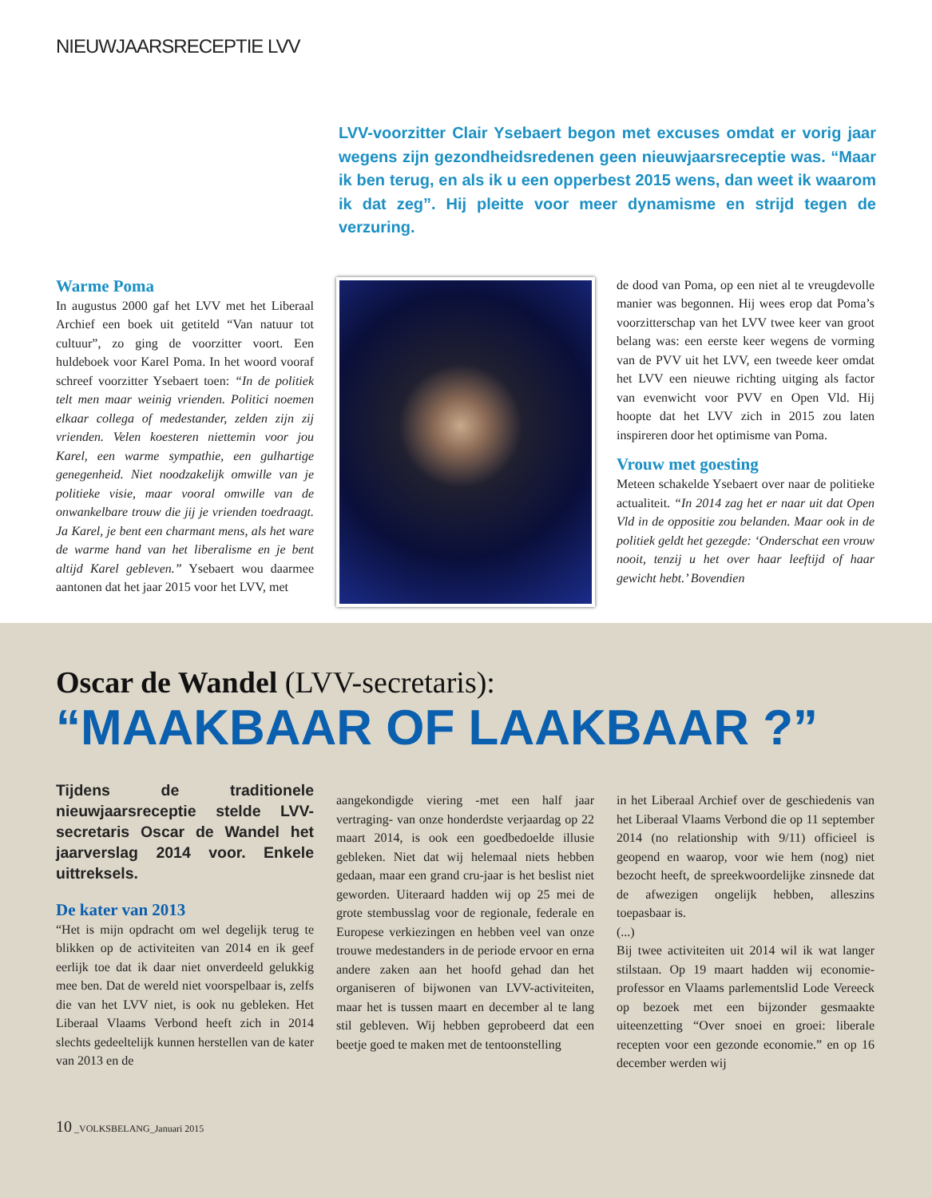NIEUWJAARSRECEPTIE LVV
LVV-voorzitter Clair Ysebaert begon met excuses omdat er vorig jaar wegens zijn gezondheidsredenen geen nieuwjaarsreceptie was. “Maar ik ben terug, en als ik u een opperbest 2015 wens, dan weet ik waarom ik dat zeg”. Hij pleitte voor meer dynamisme en strijd tegen de verzuring.
Warme Poma
In augustus 2000 gaf het LVV met het Liberaal Archief een boek uit getiteld “Van natuur tot cultuur”, zo ging de voorzitter voort. Een huldeboek voor Karel Poma. In het woord vooraf schreef voorzitter Ysebaert toen: “In de politiek telt men maar weinig vrienden. Politici noemen elkaar collega of medestander, zelden zijn zij vrienden. Velen koesteren niettemin voor jou Karel, een warme sympathie, een gulhartige genegenheid. Niet noodzakelijk omwille van je politieke visie, maar vooral omwille van de onwankelbare trouw die jij je vrienden toedraagt. Ja Karel, je bent een charmant mens, als het ware de warme hand van het liberalisme en je bent altijd Karel gebleven.” Ysebaert wou daarmee aantonen dat het jaar 2015 voor het LVV, met
de dood van Poma, op een niet al te vreugdevolle manier was begonnen. Hij wees erop dat Poma’s voorzitterschap van het LVV twee keer van groot belang was: een eerste keer wegens de vorming van de PVV uit het LVV, een tweede keer omdat het LVV een nieuwe richting uitging als factor van evenwicht voor PVV en Open Vld. Hij hoopte dat het LVV zich in 2015 zou laten inspireren door het optimisme van Poma.
Vrouw met goesting
Meteen schakelde Ysebaert over naar de politieke actualiteit. “In 2014 zag het er naar uit dat Open Vld in de oppositie zou belanden. Maar ook in de politiek geldt het gezegde: ‘Onderschat een vrouw nooit, tenzij u het over haar leeftijd of haar gewicht hebt.’ Bovendien
Oscar de Wandel (LVV-secretaris):
“MAAKBAAR OF LAAKBAAR ?”
Tijdens de traditionele nieuwjaarsreceptie stelde LVV-secretaris Oscar de Wandel het jaarverslag 2014 voor. Enkele uittreksels.
De kater van 2013
“Het is mijn opdracht om wel degelijk terug te blikken op de activiteiten van 2014 en ik geef eerlijk toe dat ik daar niet onverdeeld gelukkig mee ben. Dat de wereld niet voorspelbaar is, zelfs die van het LVV niet, is ook nu gebleken. Het Liberaal Vlaams Verbond heeft zich in 2014 slechts gedeeltelijk kunnen herstellen van de kater van 2013 en de
aangekondigde viering -met een half jaar vertraging- van onze honderdste verjaardag op 22 maart 2014, is ook een goedbedoelde illusie gebleken. Niet dat wij helemaal niets hebben gedaan, maar een grand cru-jaar is het beslist niet geworden. Uiteraard hadden wij op 25 mei de grote stembusslag voor de regionale, federale en Europese verkiezingen en hebben veel van onze trouwe medestanders in de periode ervoor en erna andere zaken aan het hoofd gehad dan het organiseren of bijwonen van LVV-activiteiten, maar het is tussen maart en december al te lang stil gebleven. Wij hebben geprobeerd dat een beetje goed te maken met de tentoonstelling
in het Liberaal Archief over de geschiedenis van het Liberaal Vlaams Verbond die op 11 september 2014 (no relationship with 9/11) officieel is geopend en waarop, voor wie hem (nog) niet bezocht heeft, de spreekwoordelijke zinsnede dat de afwezigen ongelijk hebben, alleszins toepasbaar is.
(...)
Bij twee activiteiten uit 2014 wil ik wat langer stilstaan. Op 19 maart hadden wij economie-professor en Vlaams parlementslid Lode Vereeck op bezoek met een bijzonder gesmaakte uiteenzetting “Over snoei en groei: liberale recepten voor een gezonde economie.” en op 16 december werden wij
10 _VOLKSBELANG_Januari 2015